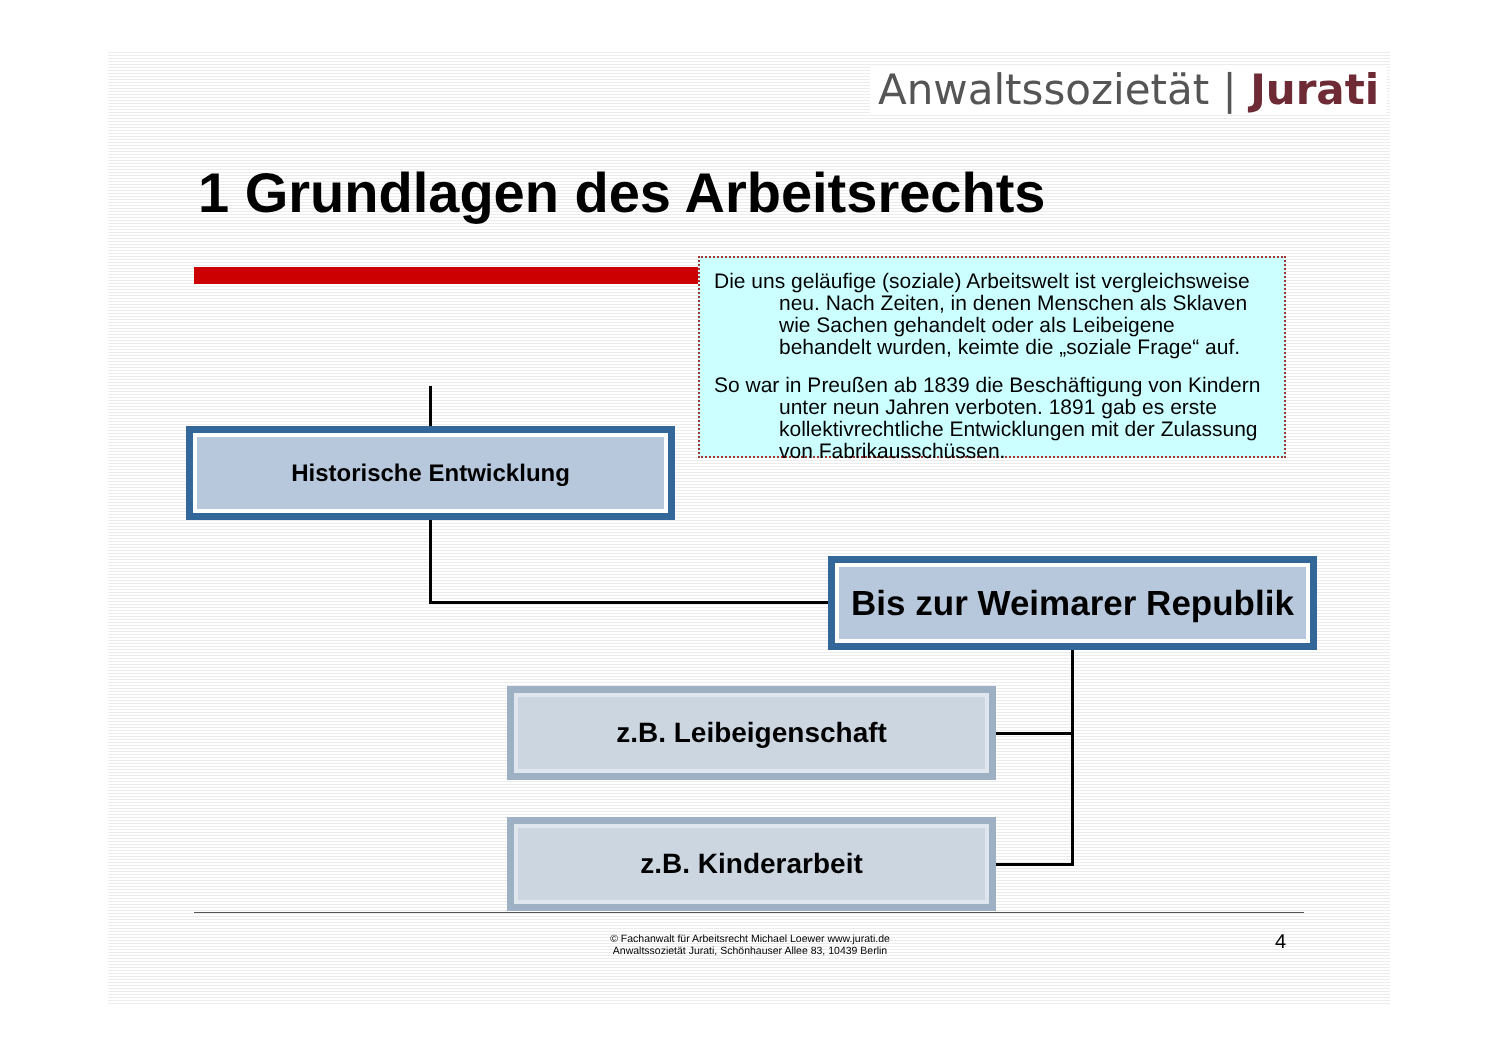Anwaltssozietät | Jurati
1 Grundlagen des Arbeitsrechts
Die uns geläufige (soziale) Arbeitswelt ist vergleichsweise neu. Nach Zeiten, in denen Menschen als Sklaven wie Sachen gehandelt oder als Leibeigene behandelt wurden, keimte die „soziale Frage“ auf.
So war in Preußen ab 1839 die Beschäftigung von Kindern unter neun Jahren verboten. 1891 gab es erste kollektivrechtliche Entwicklungen mit der Zulassung von Fabrikausschüssen.
Historische Entwicklung
Bis zur Weimarer Republik
z.B. Leibeigenschaft
z.B. Kinderarbeit
© Fachanwalt für Arbeitsrecht Michael Loewer www.jurati.de
Anwaltssozietät Jurati, Schönhauser Allee 83, 10439 Berlin
4